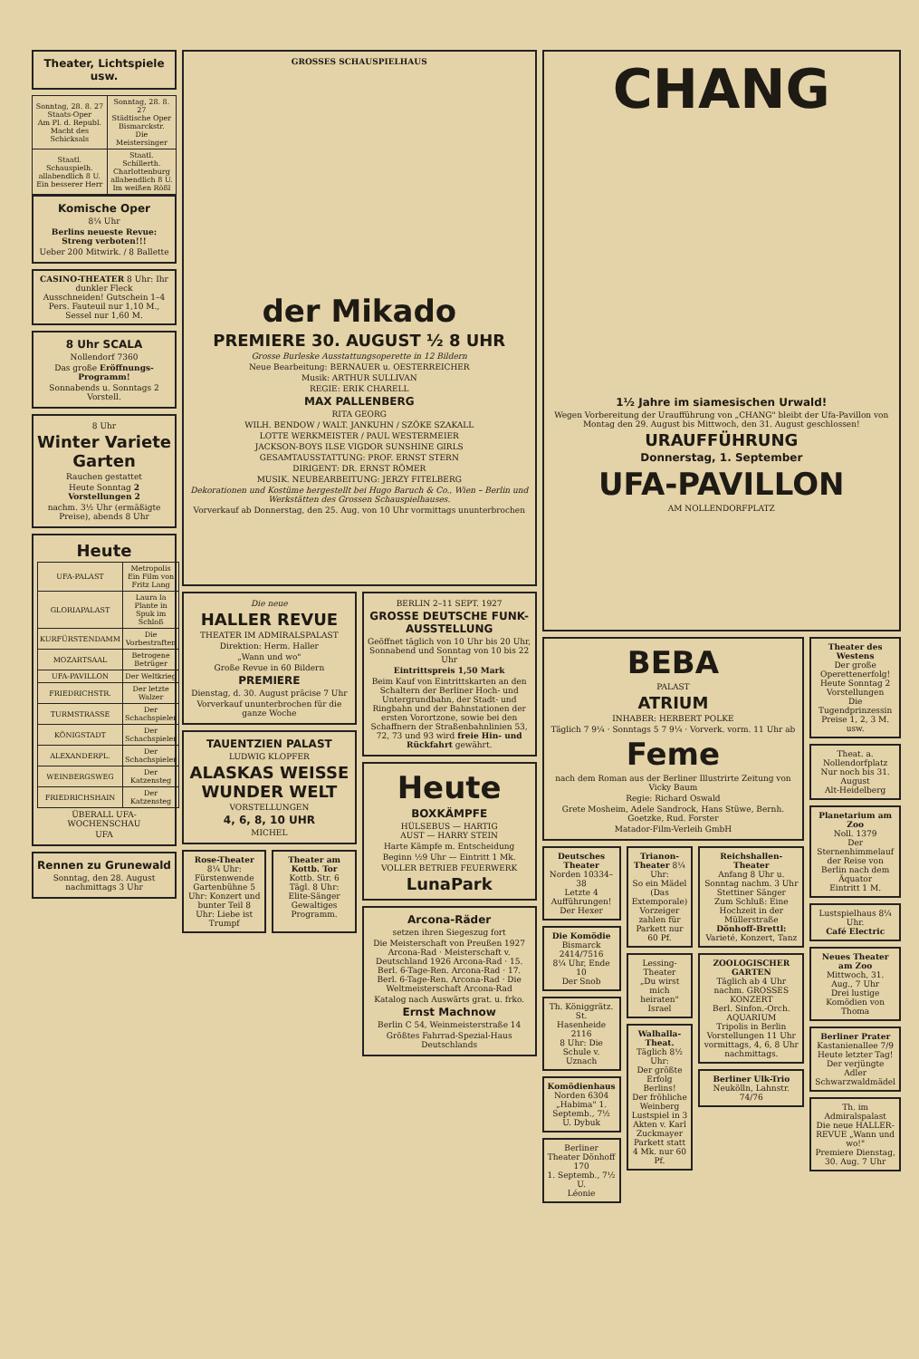Theater, Lichtspiele usw.
| Sonntag, 28. 8. 27 Staats-Oper Am Pl. d. Republ. Macht des Schicksals | Sonntag, 28. 8. 27 Städtische Oper Bismarckstr. Die Meistersinger |
| Staatl. Schauspielh. allabendlich 8 U. Ein besserer Herr | Staatl. Schillerth. Charlottenburg allabendlich 8 U. Im weißen Rößl |
Komische Oper
8¼ Uhr
Berlins neueste Revue: Streng verboten!!!
Ueber 200 Mitwirk. / 8 Ballette
CASINO-THEATER 8 Uhr: Ihr dunkler Fleck
Ausschneiden! Gutschein 1–4 Pers. Fauteuil nur 1,10 M., Sessel nur 1,60 M.
8 Uhr SCALA
Nollendorf 7360
Das große Eröffnungs-Programm!
Sonnabends u. Sonntags 2 Vorstell.
8 Uhr
Winter Variete Garten
Rauchen gestattet
Heute Sonntag 2 Vorstellungen 2
nachm. 3½ Uhr (ermäßigte Preise), abends 8 Uhr
Heute
| UFA-PALAST | Metropolis Ein Film von Fritz Lang |
| GLORIAPALAST | Laura la Plante in Spuk im Schloß |
| KURFÜRSTENDAMM | Die Vorbestraften |
| MOZARTSAAL | Betrogene Betrüger |
| UFA-PAVILLON | Der Weltkrieg |
| FRIEDRICHSTR. | Der letzte Walzer |
| TURMSTRASSE | Der Schachspieler |
| KÖNIGSTADT | Der Schachspieler |
| ALEXANDERPL. | Der Schachspieler |
| WEINBERGSWEG | Der Katzensteg |
| FRIEDRICHSHAIN | Der Katzensteg |
ÜBERALL UFA-WOCHENSCHAU
UFA
Rennen zu Grunewald
Sonntag, den 28. August nachmittags 3 Uhr
GROSSES SCHAUSPIELHAUS
der Mikado
PREMIERE 30. AUGUST ½ 8 UHR
Grosse Burleske Ausstattungsoperette in 12 Bildern
Neue Bearbeitung: BERNAUER u. OESTERREICHER
Musik: ARTHUR SULLIVAN
REGIE: ERIK CHARELL
MAX PALLENBERG
RITA GEORG
WILH. BENDOW / WALT. JANKUHN / SZÖKE SZAKALL
LOTTE WERKMEISTER / PAUL WESTERMEIER
JACKSON-BOYS ILSE VIGDOR SUNSHINE GIRLS
GESAMTAUSSTATTUNG: PROF. ERNST STERN
DIRIGENT: DR. ERNST RÖMER
MUSIK. NEUBEARBEITUNG: JERZY FITELBERG
Dekorationen und Kostüme hergestellt bei Hugo Baruch & Co., Wien – Berlin und Werkstätten des Grossen Schauspielhauses.
Vorverkauf ab Donnerstag, den 25. Aug. von 10 Uhr vormittags ununterbrochen
Die neue
HALLER REVUE
THEATER IM ADMIRALSPALAST
Direktion: Herm. Haller
„Wann und wo"
Große Revue in 60 Bildern
PREMIERE
Dienstag, d. 30. August präcise 7 Uhr
Vorverkauf ununterbrochen für die ganze Woche
TAUENTZIEN PALAST
LUDWIG KLOPFER
ALASKAS WEISSE WUNDER WELT
VORSTELLUNGEN
4, 6, 8, 10 UHR
MICHEL
Rose-Theater
8¼ Uhr: Fürstenwende
Gartenbühne 5 Uhr: Konzert und bunter Teil 8 Uhr: Liebe ist Trumpf
Theater am Kottb. Tor
Kottb. Str. 6
Tägl. 8 Uhr: Elite-Sänger
Gewaltiges Programm.
BERLIN 2–11 SEPT. 1927
GROSSE DEUTSCHE FUNK-AUSSTELLUNG
Geöffnet täglich von 10 Uhr bis 20 Uhr, Sonnabend und Sonntag von 10 bis 22 Uhr
Eintrittspreis 1,50 Mark
Beim Kauf von Eintrittskarten an den Schaltern der Berliner Hoch- und Untergrundbahn, der Stadt- und Ringbahn und der Bahnstationen der ersten Vorortzone, sowie bei den Schaffnern der Straßenbahnlinien 53, 72, 73 und 93 wird freie Hin- und Rückfahrt gewährt.
Heute
BOXKÄMPFE
HÜLSEBUS — HARTIG
AUST — HARRY STEIN
Harte Kämpfe m. Entscheidung
Beginn ½9 Uhr — Eintritt 1 Mk.
VOLLER BETRIEB FEUERWERK
LunaPark
Arcona-Räder
setzen ihren Siegeszug fort
Die Meisterschaft von Preußen 1927 Arcona-Rad · Meisterschaft v. Deutschland 1926 Arcona-Rad · 15. Berl. 6-Tage-Ren. Arcona-Rad · 17. Berl. 6-Tage-Ren. Arcona-Rad · Die Weltmeisterschaft Arcona-Rad
Katalog nach Auswärts grat. u. frko.
Ernst Machnow
Berlin C 54, Weinmeisterstraße 14
Größtes Fahrrad-Spezial-Haus Deutschlands
CHANG
1½ Jahre im siamesischen Urwald!
Wegen Vorbereitung der Uraufführung von „CHANG" bleibt der Ufa-Pavillon von Montag den 29. August bis Mittwoch, den 31. August geschlossen!
URAUFFÜHRUNG
Donnerstag, 1. September
UFA-PAVILLON
AM NOLLENDORFPLATZ
BEBA
PALAST
ATRIUM
INHABER: HERBERT POLKE
Täglich 7 9¼ · Sonntags 5 7 9¼ · Vorverk. vorm. 11 Uhr ab
Feme
nach dem Roman aus der Berliner Illustrirte Zeitung von Vicky Baum
Regie: Richard Oswald
Grete Mosheim, Adele Sandrock, Hans Stüwe, Bernh. Goetzke, Rud. Forster
Matador-Film-Verleih GmbH
Deutsches Theater
Norden 10334–38
Letzte 4 Aufführungen! Der Hexer
Die Komödie
Bismarck 2414/7516
8¼ Uhr, Ende 10
Der Snob
Th. Königgrätz. St.
Hasenheide 2116
8 Uhr: Die Schule v. Uznach
Komödienhaus
Norden 6304
„Habima" 1. Septemb., 7½ U. Dybuk
Berliner Theater Dönhoff 170
1. Septemb., 7½ U.
Léonie
Trianon-Theater 8¼ Uhr:
So ein Mädel
(Das Extemporale)
Vorzeiger zahlen für Parkett nur 60 Pf.
Lessing-Theater
„Du wirst mich heiraten"
Israel
Walhalla-Theat.
Täglich 8½ Uhr:
Der größte Erfolg Berlins!
Der fröhliche Weinberg
Lustspiel in 3 Akten v. Karl Zuckmayer
Parkett statt 4 Mk. nur 60 Pf.
Reichshallen-Theater
Anfang 8 Uhr u. Sonntag nachm. 3 Uhr
Stettiner Sänger
Zum Schluß: Eine Hochzeit in der Müllerstraße
Dönhoff-Brettl: Varieté, Konzert, Tanz
ZOOLOGISCHER GARTEN
Täglich ab 4 Uhr nachm. GROSSES KONZERT
Berl. Sinfon.-Orch.
AQUARIUM
Tripolis in Berlin
Vorstellungen 11 Uhr vormittags, 4, 6, 8 Uhr nachmittags.
Berliner Ulk-Trio
Neukölln, Lahnstr. 74/76
Theater des Westens
Der große Operettenerfolg!
Heute Sonntag 2 Vorstellungen
Die Tugendprinzessin
Preise 1, 2, 3 M. usw.
Theat. a. Nollendorfplatz
Nur noch bis 31. August
Alt-Heidelberg
Planetarium am Zoo
Noll. 1379
Der Sternenhimmelauf der Reise von Berlin nach dem Äquator
Eintritt 1 M.
Lustspielhaus 8¼ Uhr.
Café Electric
Neues Theater am Zoo
Mittwoch, 31. Aug., 7 Uhr
Drei lustige Komödien von Thoma
Berliner Prater
Kastanienallee 7/9
Heute letzter Tag!
Der verjüngte Adler
Schwarzwaldmädel
Th. im Admiralspalast
Die neue HALLER-REVUE „Wann und wo!"
Premiere Dienstag, 30. Aug. 7 Uhr